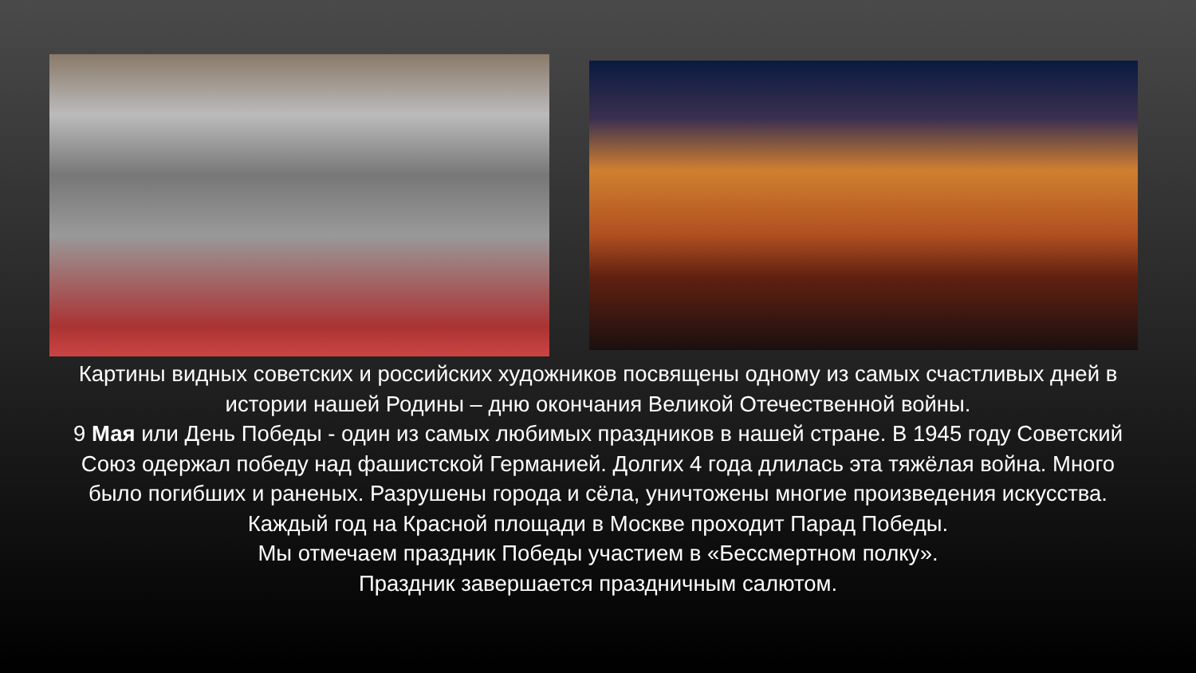Картины видных советских и российских художников посвящены одному из самых счастливых дней в истории нашей Родины – дню окончания Великой Отечественной войны.
9 Мая или День Победы - один из самых любимых праздников в нашей стране. В 1945 году Советский Союз одержал победу над фашистской Германией. Долгих 4 года длилась эта тяжёлая война. Много было погибших и раненых. Разрушены города и сёла, уничтожены многие произведения искусства. Каждый год на Красной площади в Москве проходит Парад Победы.
Мы отмечаем праздник Победы участием в «Бессмертном полку».
Праздник завершается праздничным салютом.